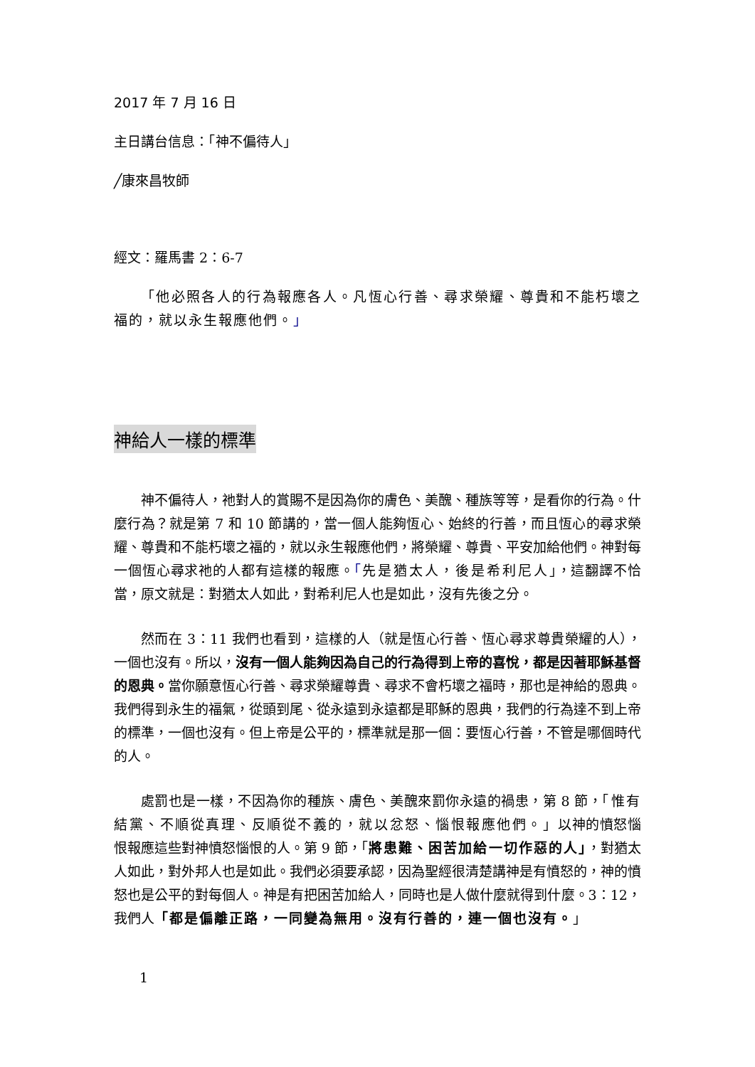2017 年 7 月 16 日
主日講台信息：「神不偏待人」
╱康來昌牧師
經文：羅馬書 2：6-7
「他必照各人的行為報應各人。凡恆心行善、尋求榮耀、尊貴和不能朽壞之福的，就以永生報應他們。」
神給人一樣的標準
神不偏待人，祂對人的賞賜不是因為你的膚色、美醜、種族等等，是看你的行為。什麼行為？就是第 7 和 10 節講的，當一個人能夠恆心、始終的行善，而且恆心的尋求榮耀、尊貴和不能朽壞之福的，就以永生報應他們，將榮耀、尊貴、平安加給他們。神對每一個恆心尋求祂的人都有這樣的報應。「先是猶太人，後是希利尼人」，這翻譯不恰當，原文就是：對猶太人如此，對希利尼人也是如此，沒有先後之分。
然而在 3：11 我們也看到，這樣的人（就是恆心行善、恆心尋求尊貴榮耀的人），一個也沒有。所以，沒有一個人能夠因為自己的行為得到上帝的喜悅，都是因著耶穌基督的恩典。當你願意恆心行善、尋求榮耀尊貴、尋求不會朽壞之福時，那也是神給的恩典。我們得到永生的福氣，從頭到尾、從永遠到永遠都是耶穌的恩典，我們的行為達不到上帝的標準，一個也沒有。但上帝是公平的，標準就是那一個：要恆心行善，不管是哪個時代的人。
處罰也是一樣，不因為你的種族、膚色、美醜來罰你永遠的禍患，第 8 節，「惟有結黨、不順從真理、反順從不義的，就以忿怒、惱恨報應他們。」以神的憤怒惱恨報應這些對神憤怒惱恨的人。第 9 節，「將患難、困苦加給一切作惡的人」，對猶太人如此，對外邦人也是如此。我們必須要承認，因為聖經很清楚講神是有憤怒的，神的憤怒也是公平的對每個人。神是有把困苦加給人，同時也是人做什麼就得到什麼。3：12，我們人「都是偏離正路，一同變為無用。沒有行善的，連一個也沒有。」
1